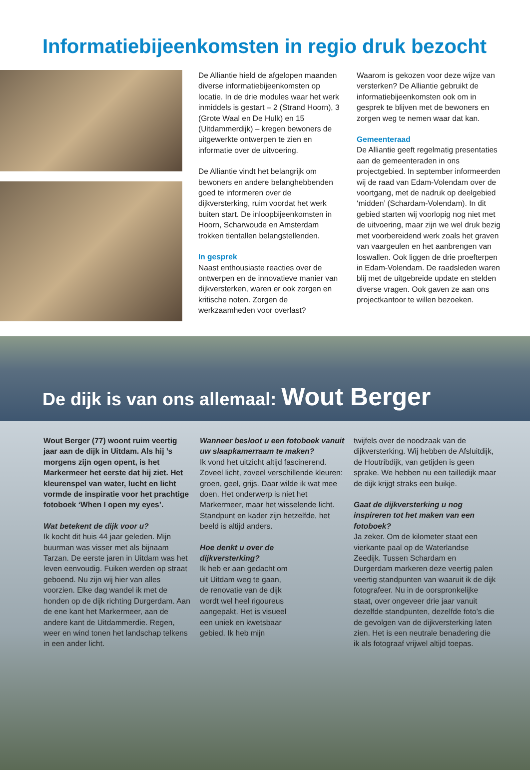Informatiebijeenkomsten in regio druk bezocht
De Alliantie hield de afgelopen maanden diverse informatiebijeenkomsten op locatie. In de drie modules waar het werk inmiddels is gestart – 2 (Strand Hoorn), 3 (Grote Waal en De Hulk) en 15 (Uitdammerdijk) – kregen bewoners de uitgewerkte ontwerpen te zien en informatie over de uitvoering.
De Alliantie vindt het belangrijk om bewoners en andere belanghebbenden goed te informeren over de dijkversterking, ruim voordat het werk buiten start. De inloopbijeenkomsten in Hoorn, Scharwoude en Amsterdam trokken tientallen belangstellenden.
In gesprek
Naast enthousiaste reacties over de ontwerpen en de innovatieve manier van dijkversterken, waren er ook zorgen en kritische noten. Zorgen de werkzaamheden voor overlast?
Waarom is gekozen voor deze wijze van versterken? De Alliantie gebruikt de informatiebijeenkomsten ook om in gesprek te blijven met de bewoners en zorgen weg te nemen waar dat kan.
Gemeenteraad
De Alliantie geeft regelmatig presentaties aan de gemeenteraden in ons projectgebied. In september informeerden wij de raad van Edam-Volendam over de voortgang, met de nadruk op deelgebied ‘midden’ (Schardam-Volendam). In dit gebied starten wij voorlopig nog niet met de uitvoering, maar zijn we wel druk bezig met voorbereidend werk zoals het graven van vaargeulen en het aanbrengen van loswallen. Ook liggen de drie proefterpen in Edam-Volendam. De raadsleden waren blij met de uitgebreide update en stelden diverse vragen. Ook gaven ze aan ons projectkantoor te willen bezoeken.
De dijk is van ons allemaal: Wout Berger
Wout Berger (77) woont ruim veertig jaar aan de dijk in Uitdam. Als hij ’s morgens zijn ogen opent, is het Markermeer het eerste dat hij ziet. Het kleurenspel van water, lucht en licht vormde de inspiratie voor het prachtige fotoboek ‘When I open my eyes’.
Wat betekent de dijk voor u?
Ik kocht dit huis 44 jaar geleden. Mijn buurman was visser met als bijnaam Tarzan. De eerste jaren in Uitdam was het leven eenvoudig. Fuiken werden op straat geboend. Nu zijn wij hier van alles voorzien. Elke dag wandel ik met de honden op de dijk richting Durgerdam. Aan de ene kant het Markermeer, aan de andere kant de Uitdammerdie. Regen, weer en wind tonen het landschap telkens in een ander licht.
Wanneer besloot u een fotoboek vanuit uw slaapkamerraam te maken?
Ik vond het uitzicht altijd fascinerend. Zoveel licht, zoveel verschillende kleuren: groen, geel, grijs. Daar wilde ik wat mee doen. Het onderwerp is niet het Markermeer, maar het wisselende licht. Standpunt en kader zijn hetzelfde, het beeld is altijd anders.
Hoe denkt u over de dijkversterking?
Ik heb er aan gedacht om uit Uitdam weg te gaan, de renovatie van de dijk wordt wel heel rigoureus aangepakt. Het is visueel een uniek en kwetsbaar gebied. Ik heb mijn
twijfels over de noodzaak van de dijkversterking. Wij hebben de Afsluitdijk, de Houtribdijk, van getijden is geen sprake. We hebben nu een tailledijk maar de dijk krijgt straks een buikje.
Gaat de dijkversterking u nog inspireren tot het maken van een fotoboek?
Ja zeker. Om de kilometer staat een vierkante paal op de Waterlandse Zeedijk. Tussen Schardam en Durgerdam markeren deze veertig palen veertig standpunten van waaruit ik de dijk fotografeer. Nu in de oorspronkelijke staat, over ongeveer drie jaar vanuit dezelfde standpunten, dezelfde foto’s die de gevolgen van de dijkversterking laten zien. Het is een neutrale benadering die ik als fotograaf vrijwel altijd toepas.